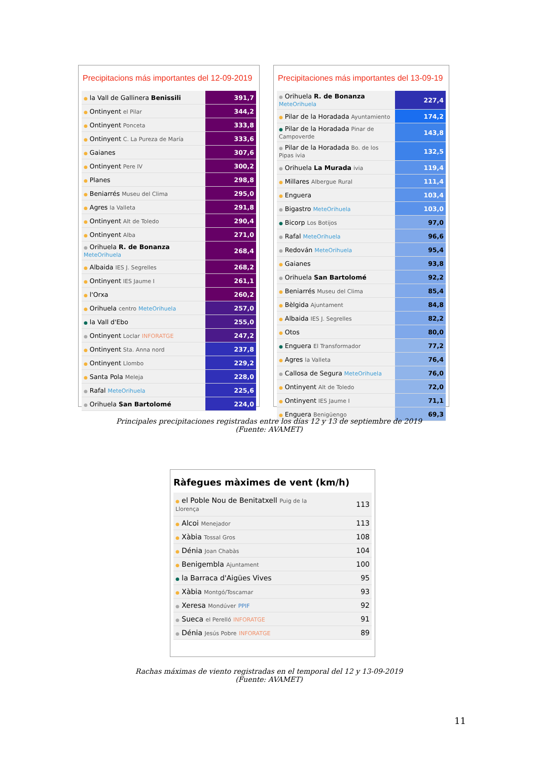Precipitacions más importantes del 12-09-2019
| ● la Vall de Gallinera Benissili | 391,7 |
| ● Ontinyent el Pilar | 344,2 |
| ● Ontinyent Ponceta | 333,8 |
| ● Ontinyent C. La Pureza de María | 333,6 |
| ● Gaianes | 307,6 |
| ● Ontinyent Pere IV | 300,2 |
| ● Planes | 298,8 |
| ● Beniarrés Museu del Clima | 295,0 |
| ● Agres la Valleta | 291,8 |
| ● Ontinyent Alt de Toledo | 290,4 |
| ● Ontinyent Alba | 271,0 |
| ● Orihuela R. de Bonanza MeteOrihuela | 268,4 |
| ● Albaida IES J. Segrelles | 268,2 |
| ● Ontinyent IES Jaume I | 261,1 |
| ● l'Orxa | 260,2 |
| ● Orihuela centro MeteOrihuela | 257,0 |
| ● la Vall d'Ebo | 255,0 |
| ● Ontinyent Loclar INFORATGE | 247,2 |
| ● Ontinyent Sta. Anna nord | 237,8 |
| ● Ontinyent Llombo | 229,2 |
| ● Santa Pola Meleja | 228,0 |
| ● Rafal MeteOrihuela | 225,6 |
| ● Orihuela San Bartolomé | 224,0 |
Precipitaciones más importantes del 13-09-19
| ● Orihuela R. de Bonanza MeteOrihuela | 227,4 |
| ● Pilar de la Horadada Ayuntamiento | 174,2 |
| ● Pilar de la Horadada Pinar de Campoverde | 143,8 |
| ● Pilar de la Horadada Bo. de los Pipas ivia | 132,5 |
| ● Orihuela La Murada ivia | 119,4 |
| ● Millares Albergue Rural | 111,4 |
| ● Enguera | 103,4 |
| ● Bigastro MeteOrihuela | 103,0 |
| ● Bicorp Los Botijos | 97,0 |
| ● Rafal MeteOrihuela | 96,6 |
| ● Redován MeteOrihuela | 95,4 |
| ● Gaianes | 93,8 |
| ● Orihuela San Bartolomé | 92,2 |
| ● Beniarrés Museu del Clima | 85,4 |
| ● Bèlgida Ajuntament | 84,8 |
| ● Albaida IES J. Segrelles | 82,2 |
| ● Otos | 80,0 |
| ● Enguera El Transformador | 77,2 |
| ● Agres la Valleta | 76,4 |
| ● Callosa de Segura MeteOrihuela | 76,0 |
| ● Ontinyent Alt de Toledo | 72,0 |
| ● Ontinyent IES Jaume I | 71,1 |
| ● Enguera Benigüengo | 69,3 |
Principales precipitaciones registradas entre los días 12 y 13 de septiembre de 2019
(Fuente: AVAMET)
Ràfegues màximes de vent (km/h)
| ● el Poble Nou de Benitatxell Puig de la Llorença | 113 |
| ● Alcoi Menejador | 113 |
| ● Xàbia Tossal Gros | 108 |
| ● Dénia Joan Chabàs | 104 |
| ● Benigembla Ajuntament | 100 |
| ● la Barraca d'Aigües Vives | 95 |
| ● Xàbia Montgó/Toscamar | 93 |
| ● Xeresa Mondúver PPIF | 92 |
| ● Sueca el Perelló INFORATGE | 91 |
| ● Dénia Jesús Pobre INFORATGE | 89 |
Rachas máximas de viento registradas en el temporal del 12 y 13-09-2019
(Fuente: AVAMET)
11